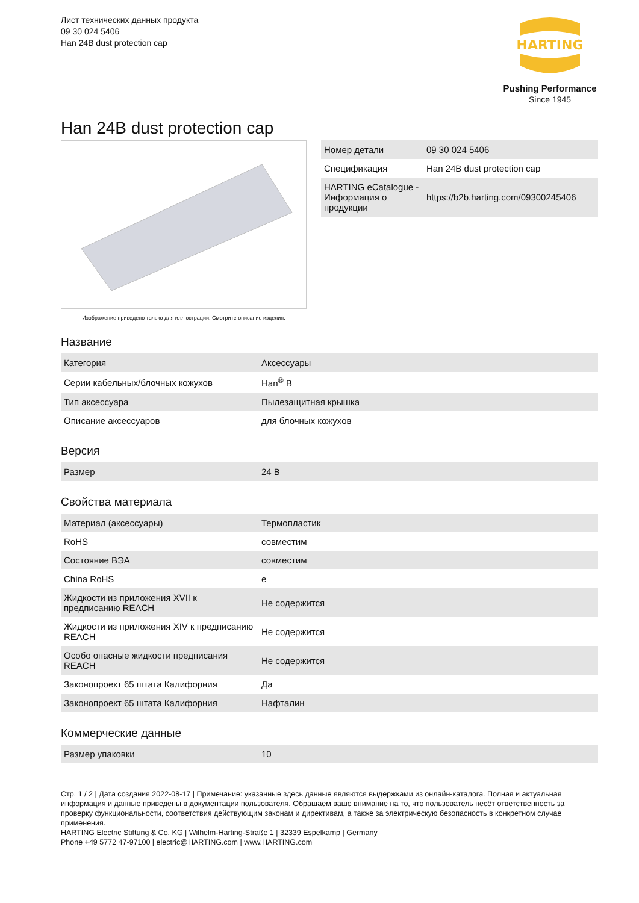Лист технических данных продукта
09 30 024 5406
Han 24B dust protection cap
HARTING
Pushing Performance
Since 1945
Han 24B dust protection cap
Изображение приведено только для иллюстрации. Смотрите описание изделия.
| Номер детали | 09 30 024 5406 |
| Спецификация | Han 24B dust protection cap |
| HARTING eCatalogue - Информация о продукции | https://b2b.harting.com/09300245406 |
Название
| Категория | Аксессуары |
| Серии кабельных/блочных кожухов | Han<sup>®</sup> B |
| Тип аксессуара | Пылезащитная крышка |
| Описание аксессуаров | для блочных кожухов |
Версия
| Размер | 24 B |
Свойства материала
| Материал (аксессуары) | Термопластик |
| RoHS | совместим |
| Состояние ВЭА | совместим |
| China RoHS | e |
| Жидкости из приложения XVII к предписанию REACH | Не содержится |
| Жидкости из приложения XIV к предписанию REACH | Не содержится |
| Особо опасные жидкости предписания REACH | Не содержится |
| Законопроект 65 штата Калифорния | Да |
| Законопроект 65 штата Калифорния | Нафталин |
Коммерческие данные
| Размер упаковки | 10 |
Стр. 1 / 2 | Дата создания 2022-08-17 | Примечание: указанные здесь данные являются выдержками из онлайн-каталога. Полная и актуальная информация и данные приведены в документации пользователя. Обращаем ваше внимание на то, что пользователь несёт ответственность за проверку функциональности, соответствия действующим законам и директивам, а также за электрическую безопасность в конкретном случае применения.
HARTING Electric Stiftung & Co. KG | Wilhelm-Harting-Straße 1 | 32339 Espelkamp | Germany
Phone +49 5772 47-97100 | electric@HARTING.com | www.HARTING.com